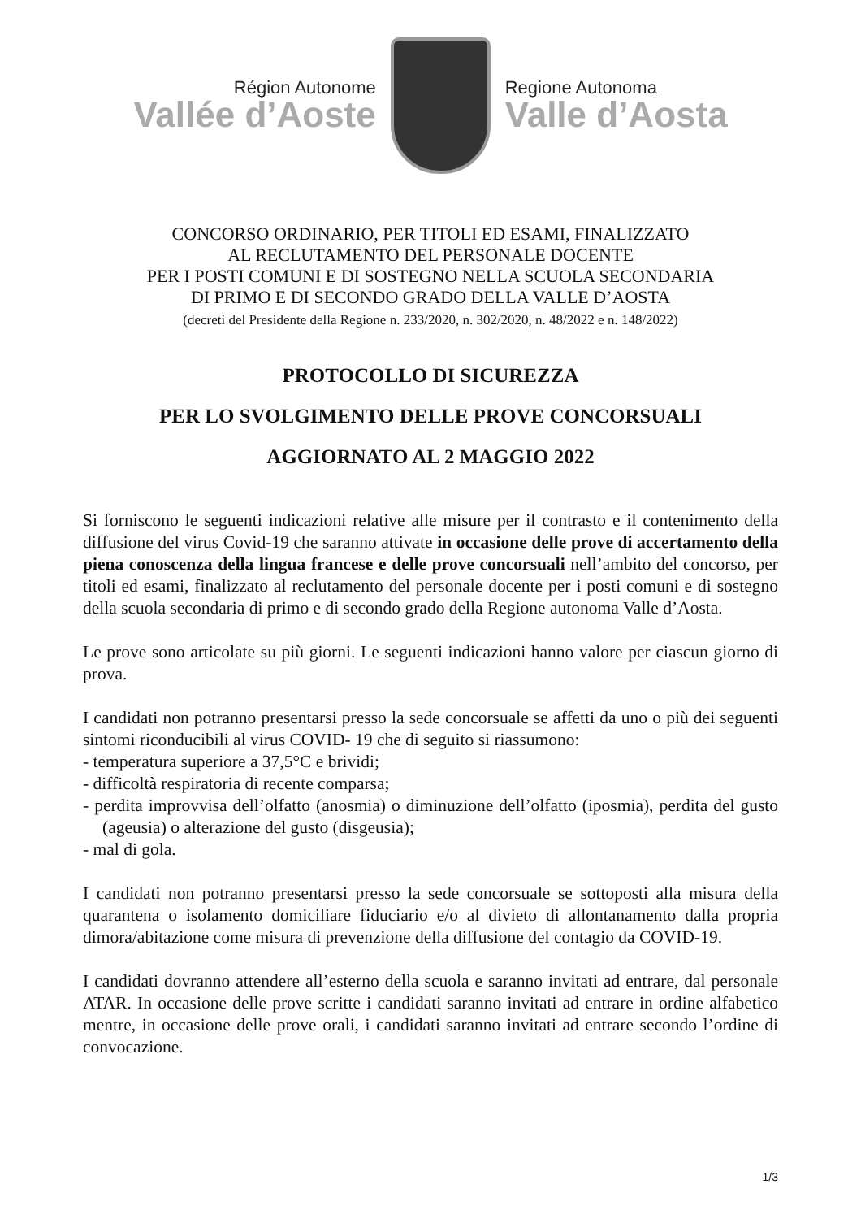Région Autonome
Vallée d’Aoste
Regione Autonoma
Valle d’Aosta
CONCORSO ORDINARIO, PER TITOLI ED ESAMI, FINALIZZATO
AL RECLUTAMENTO DEL PERSONALE DOCENTE
PER I POSTI COMUNI E DI SOSTEGNO NELLA SCUOLA SECONDARIA
DI PRIMO E DI SECONDO GRADO DELLA VALLE D’AOSTA
(decreti del Presidente della Regione n. 233/2020, n. 302/2020, n. 48/2022 e n. 148/2022)
PROTOCOLLO DI SICUREZZA
PER LO SVOLGIMENTO DELLE PROVE CONCORSUALI
AGGIORNATO AL 2 MAGGIO 2022
Si forniscono le seguenti indicazioni relative alle misure per il contrasto e il contenimento della diffusione del virus Covid-19 che saranno attivate in occasione delle prove di accertamento della piena conoscenza della lingua francese e delle prove concorsuali nell’ambito del concorso, per titoli ed esami, finalizzato al reclutamento del personale docente per i posti comuni e di sostegno della scuola secondaria di primo e di secondo grado della Regione autonoma Valle d’Aosta.
Le prove sono articolate su più giorni. Le seguenti indicazioni hanno valore per ciascun giorno di prova.
I candidati non potranno presentarsi presso la sede concorsuale se affetti da uno o più dei seguenti sintomi riconducibili al virus COVID- 19 che di seguito si riassumono:
- temperatura superiore a 37,5°C e brividi;
- difficoltà respiratoria di recente comparsa;
- perdita improvvisa dell’olfatto (anosmia) o diminuzione dell’olfatto (iposmia), perdita del gusto (ageusia) o alterazione del gusto (disgeusia);
- mal di gola.
I candidati non potranno presentarsi presso la sede concorsuale se sottoposti alla misura della quarantena o isolamento domiciliare fiduciario e/o al divieto di allontanamento dalla propria dimora/abitazione come misura di prevenzione della diffusione del contagio da COVID-19.
I candidati dovranno attendere all’esterno della scuola e saranno invitati ad entrare, dal personale ATAR. In occasione delle prove scritte i candidati saranno invitati ad entrare in ordine alfabetico mentre, in occasione delle prove orali, i candidati saranno invitati ad entrare secondo l’ordine di convocazione.
1/3